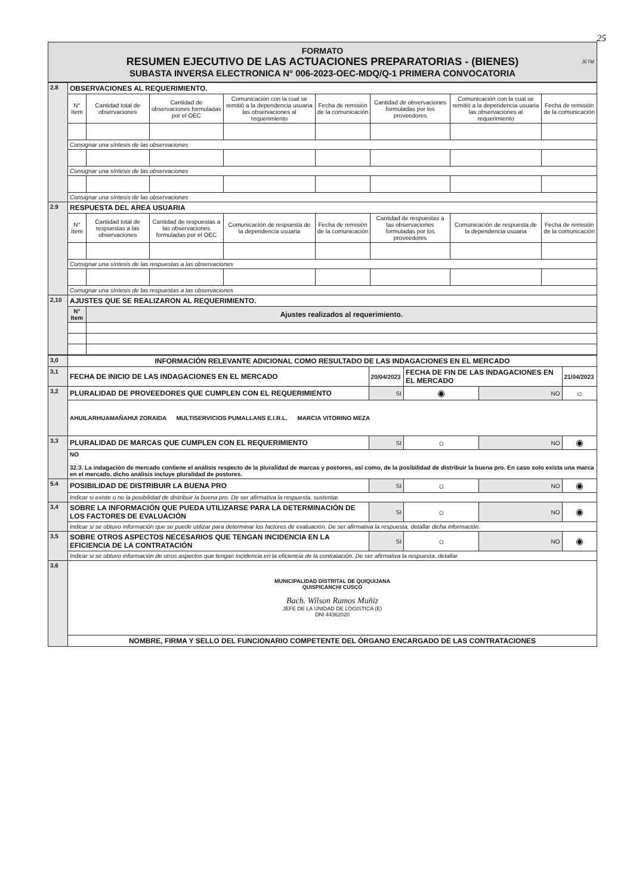25
JETM
FORMATO
RESUMEN EJECUTIVO DE LAS ACTUACIONES PREPARATORIAS - (BIENES)
SUBASTA INVERSA ELECTRONICA N° 006-2023-OEC-MDQ/Q-1 PRIMERA CONVOCATORIA
| 2.8 | OBSERVACIONES AL REQUERIMIENTO. | | | | | | | |
| | N° Item | Cantidad total de observaciones | Cantidad de observaciones formuladas por el OEC | Comunicación con la cual se remitió a la dependencia usuaria las observaciones al requerimiento | Fecha de remisión de la comunicación | Cantidad de observaciones formuladas por los proveedores | Comunicación con la cual se remitió a la dependencia usuaria las observaciones al requerimiento | Fecha de remisión de la comunicación |
| | Consignar una síntesis de las observaciones | | | | | | | |
| | Consignar una síntesis de las observaciones | | | | | | | |
| | Consignar una síntesis de las observaciones | | | | | | | |
| 2.9 | RESPUESTA DEL AREA USUARIA | | | | | | | |
| | N° Item | Cantidad total de respuestas a las observaciones | Cantidad de respuestas a las observaciones formuladas por el OEC | Comunicación de respuesta de la dependencia usuaria | Fecha de remisión de la comunicación | Cantidad de respuestas a las observaciones formuladas por los proveedores | Comunicación de respuesta de la dependencia usuaria | Fecha de remisión de la comunicación |
| | Consignar una síntesis de las respuestas a las observaciones | | | | | | | |
| | Consignar una síntesis de las respuestas a las observaciones | | | | | | | |
| 2,10 | AJUSTES QUE SE REALIZARON AL REQUERIMIENTO. | | | | | | | |
| | N° Item | Ajustes realizados al requerimiento. | | | | | | |
| 3,0 | INFORMACIÓN RELEVANTE ADICIONAL COMO RESULTADO DE LAS INDAGACIONES EN EL MERCADO | | | | |
| 3,1 | FECHA DE INICIO DE LAS INDAGACIONES EN EL MERCADO | 20/04/2023 | FECHA DE FIN DE LAS INDAGACIONES EN EL MERCADO | | 21/04/2023 |
| 3,2 | PLURALIDAD DE PROVEEDORES QUE CUMPLEN CON EL REQUERIMIENTO | SI | ◉ | NO | ○ |
| | AHUILARHUAMAÑAHUI ZORAIDA MULTISERVICIOS PUMALLANS E.I.R.L. MARCIA VITORINO MEZA | | | | |
| 3,3 | PLURALIDAD DE MARCAS QUE CUMPLEN CON EL REQUERIMIENTO | SI | ○ | NO | ◉ |
| | NO 32.3. La indagación de mercado contiene el análisis respecto de la pluralidad de marcas y postores, así como, de la posibilidad de distribuir la buena pro. En caso solo exista una marca en el mercado, dicho análisis incluye pluralidad de postores. | | | | |
| 5.4 | POSIBILIDAD DE DISTRIBUIR LA BUENA PRO | SI | ○ | NO | ◉ |
| | Indicar si existe o no la posibilidad de distribuir la buena pro. De ser afirmativa la respuesta, sustentar. | | | | |
| 3,4 | SOBRE LA INFORMACIÓN QUE PUEDA UTILIZARSE PARA LA DETERMINACIÓN DE LOS FACTORES DE EVALUACIÓN | SI | ○ | NO | ◉ |
| | Indicar si se obtuvo información que se puede utilizar para determinar los factores de evaluación. De ser afirmativa la respuesta, detallar dicha información. | | | | |
| 3,5 | SOBRE OTROS ASPECTOS NECESARIOS QUE TENGAN INCIDENCIA EN LA EFICIENCIA DE LA CONTRATACIÓN | SI | ○ | NO | ◉ |
| | Indicar si se obtuvo información de otros aspectos que tengan incidencia en la eficiencia de la contratación. De ser afirmativa la respuesta, detallar. | | | | |
| 3,6 | MUNICIPALIDAD DISTRITAL DE QUIQUIJANA QUISPICANCHI CUSCO Bach. Wilson Ramos Muñiz JEFE DE LA UNIDAD DE LOGISTICA (E) DNI 44362020 | | | | |
| | NOMBRE, FIRMA Y SELLO DEL FUNCIONARIO COMPETENTE DEL ÓRGANO ENCARGADO DE LAS CONTRATACIONES | | | | |